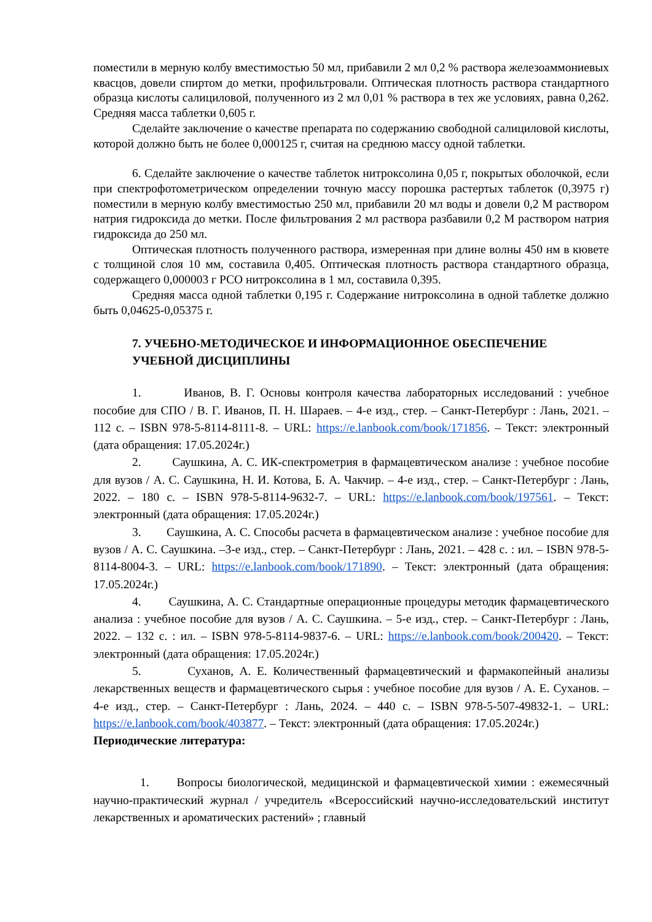поместили в мерную колбу вместимостью 50 мл, прибавили 2 мл 0,2 % раствора железоаммониевых квасцов, довели спиртом до метки, профильтровали. Оптическая плотность раствора стандартного образца кислоты салициловой, полученного из 2 мл 0,01 % раствора в тех же условиях, равна 0,262. Средняя масса таблетки 0,605 г.
Сделайте заключение о качестве препарата по содержанию свободной салициловой кислоты, которой должно быть не более 0,000125 г, считая на среднюю массу одной таблетки.
6. Сделайте заключение о качестве таблеток нитроксолина 0,05 г, покрытых оболочкой, если при спектрофотометрическом определении точную массу порошка растертых таблеток (0,3975 г) поместили в мерную колбу вместимостью 250 мл, прибавили 20 мл воды и довели 0,2 М раствором натрия гидроксида до метки. После фильтрования 2 мл раствора разбавили 0,2 М раствором натрия гидроксида до 250 мл.
Оптическая плотность полученного раствора, измеренная при длине волны 450 нм в кювете с толщиной слоя 10 мм, составила 0,405. Оптическая плотность раствора стандартного образца, содержащего 0,000003 г РСО нитроксолина в 1 мл, составила 0,395.
Средняя масса одной таблетки 0,195 г. Содержание нитроксолина в одной таблетке должно быть 0,04625-0,05375 г.
7. УЧЕБНО-МЕТОДИЧЕСКОЕ И ИНФОРМАЦИОННОЕ ОБЕСПЕЧЕНИЕ УЧЕБНОЙ ДИСЦИПЛИНЫ
1. Иванов, В. Г. Основы контроля качества лабораторных исследований : учебное пособие для СПО / В. Г. Иванов, П. Н. Шараев. – 4-е изд., стер. – Санкт-Петербург : Лань, 2021. – 112 с. – ISBN 978-5-8114-8111-8. – URL: https://e.lanbook.com/book/171856. – Текст: электронный (дата обращения: 17.05.2024г.)
2. Саушкина, А. С. ИК-спектрометрия в фармацевтическом анализе : учебное пособие для вузов / А. С. Саушкина, Н. И. Котова, Б. А. Чакчир. – 4-е изд., стер. – Санкт-Петербург : Лань, 2022. – 180 с. – ISBN 978-5-8114-9632-7. – URL: https://e.lanbook.com/book/197561. – Текст: электронный (дата обращения: 17.05.2024г.)
3. Саушкина, А. С. Способы расчета в фармацевтическом анализе : учебное пособие для вузов / А. С. Саушкина. –3-е изд., стер. – Санкт-Петербург : Лань, 2021. – 428 с. : ил. – ISBN 978-5-8114-8004-3. – URL: https://e.lanbook.com/book/171890. – Текст: электронный (дата обращения: 17.05.2024г.)
4. Саушкина, А. С. Стандартные операционные процедуры методик фармацевтического анализа : учебное пособие для вузов / А. С. Саушкина. – 5-е изд., стер. – Санкт-Петербург : Лань, 2022. – 132 с. : ил. – ISBN 978-5-8114-9837-6. – URL: https://e.lanbook.com/book/200420. – Текст: электронный (дата обращения: 17.05.2024г.)
5. Суханов, А. Е. Количественный фармацевтический и фармакопейный анализы лекарственных веществ и фармацевтического сырья : учебное пособие для вузов / А. Е. Суханов. – 4-е изд., стер. – Санкт-Петербург : Лань, 2024. – 440 с. – ISBN 978-5-507-49832-1. – URL: https://e.lanbook.com/book/403877. – Текст: электронный (дата обращения: 17.05.2024г.)
Периодические литература:
1. Вопросы биологической, медицинской и фармацевтической химии : ежемесячный научно-практический журнал / учредитель «Всероссийский научно-исследовательский институт лекарственных и ароматических растений» ; главный